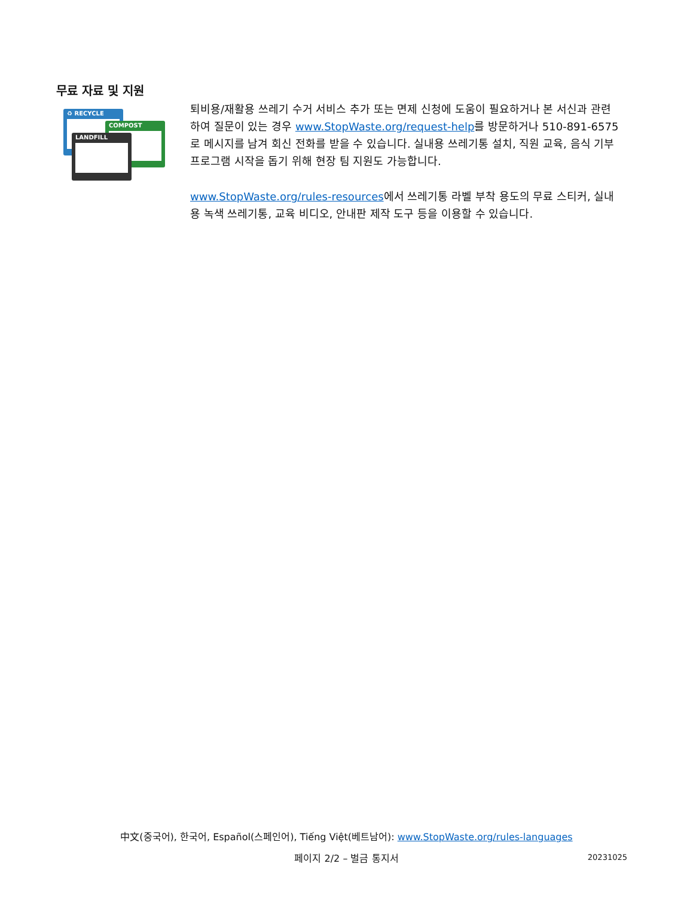무료 자료 및 지원
♻ RECYCLE
COMPOST
LANDFILL
퇴비용/재활용 쓰레기 수거 서비스 추가 또는 면제 신청에 도움이 필요하거나 본 서신과 관련하여 질문이 있는 경우 www.StopWaste.org/request-help를 방문하거나 510-891-6575로 메시지를 남겨 회신 전화를 받을 수 있습니다. 실내용 쓰레기통 설치, 직원 교육, 음식 기부 프로그램 시작을 돕기 위해 현장 팀 지원도 가능합니다.
www.StopWaste.org/rules-resources에서 쓰레기통 라벨 부착 용도의 무료 스티커, 실내용 녹색 쓰레기통, 교육 비디오, 안내판 제작 도구 등을 이용할 수 있습니다.
中文(중국어), 한국어, Español(스페인어), Tiếng Việt(베트남어): www.StopWaste.org/rules-languages
페이지 2/2 – 벌금 통지서 20231025